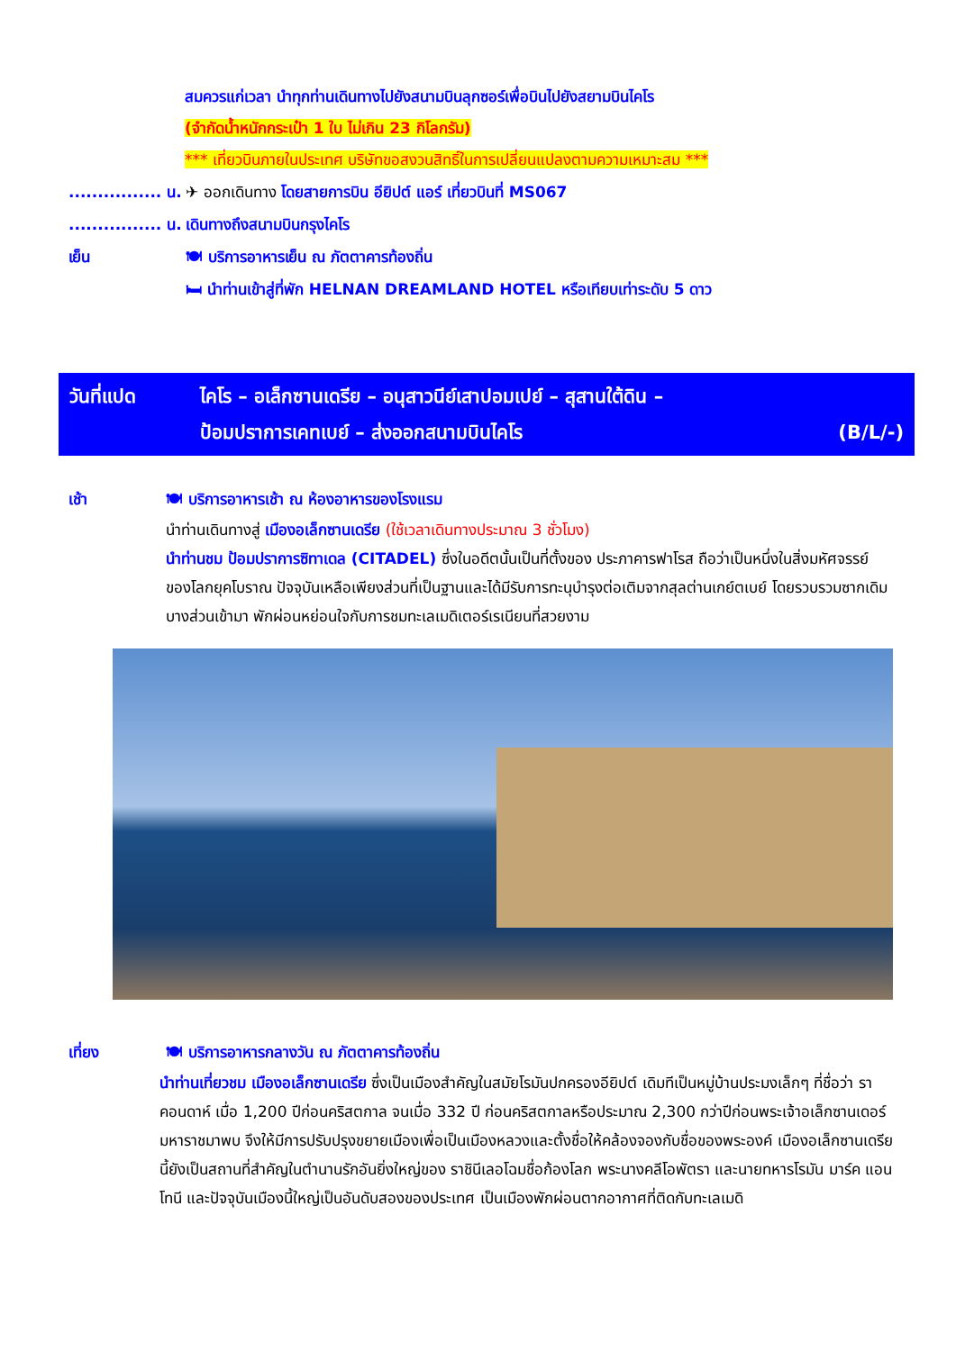สมควรแก่เวลา นำทุกท่านเดินทางไปยังสนามบินลุกซอร์เพื่อบินไปยังสยามบินไคโร
(จำกัดน้ำหนักกระเป๋า 1 ใบ ไม่เกิน 23 กิโลกรัม)
*** เที่ยวบินภายในประเทศ บริษัทขอสงวนสิทธิ์ในการเปลี่ยนแปลงตามความเหมาะสม ***
................ น. ✈ ออกเดินทาง โดยสายการบิน อียิปต์ แอร์ เที่ยวบินที่ MS067
................ น. เดินทางถึงสนามบินกรุงไคโร
เย็น 🍽 บริการอาหารเย็น ณ ภัตตาคารท้องถิ่น
🛏 นำท่านเข้าสู่ที่พัก HELNAN DREAMLAND HOTEL หรือเทียบเท่าระดับ 5 ดาว
วันที่แปด ไคโร – อเล็กซานเดรีย – อนุสาวนีย์เสาปอมเปย์ – สุสานใต้ดิน –
ป้อมปราการเคทเบย์ – ส่งออกสนามบินไคโร (B/L/-)
เช้า 🍽 บริการอาหารเช้า ณ ห้องอาหารของโรงแรม
นำท่านเดินทางสู่ เมืองอเล็กซานเดรีย (ใช้เวลาเดินทางประมาณ 3 ชั่วโมง)
นำท่านชม ป้อมปราการซิทาเดล (CITADEL) ซึ่งในอดีตนั้นเป็นที่ตั้งของ ประภาคารฟาโรส ถือว่าเป็นหนึ่งในสิ่งมหัศจรรย์ของโลกยุคโบราณ ปัจจุบันเหลือเพียงส่วนที่เป็นฐานและได้มีรับการทะนุบำรุงต่อเติมจากสุลต่านเกย์ตเบย์ โดยรวบรวมซากเดิมบางส่วนเข้ามา พักผ่อนหย่อนใจกับการชมทะเลเมดิเตอร์เรเนียนที่สวยงาม
เที่ยง 🍽 บริการอาหารกลางวัน ณ ภัตตาคารท้องถิ่น
นำท่านเที่ยวชม เมืองอเล็กซานเดรีย ซึ่งเป็นเมืองสำคัญในสมัยโรมันปกครองอียิปต์ เดิมทีเป็นหมู่บ้านประมงเล็กๆ ที่ชื่อว่า ราคอนดาห์ เมื่อ 1,200 ปีก่อนคริสตกาล จนเมื่อ 332 ปี ก่อนคริสตกาลหรือประมาณ 2,300 กว่าปีก่อนพระเจ้าอเล็กซานเดอร์มหาราชมาพบ จึงให้มีการปรับปรุงขยายเมืองเพื่อเป็นเมืองหลวงและตั้งชื่อให้คล้องจองกับชื่อของพระองค์ เมืองอเล็กซานเดรียนี้ยังเป็นสถานที่สำคัญในตำนานรักอันยิ่งใหญ่ของ ราชินีเลอโฉมชื่อก้องโลก พระนางคลีโอพัตรา และนายทหารโรมัน มาร์ค แอนโทนี และปัจจุบันเมืองนี้ใหญ่เป็นอันดับสองของประเทศ เป็นเมืองพักผ่อนตากอากาศที่ติดกับทะเลเมดิ